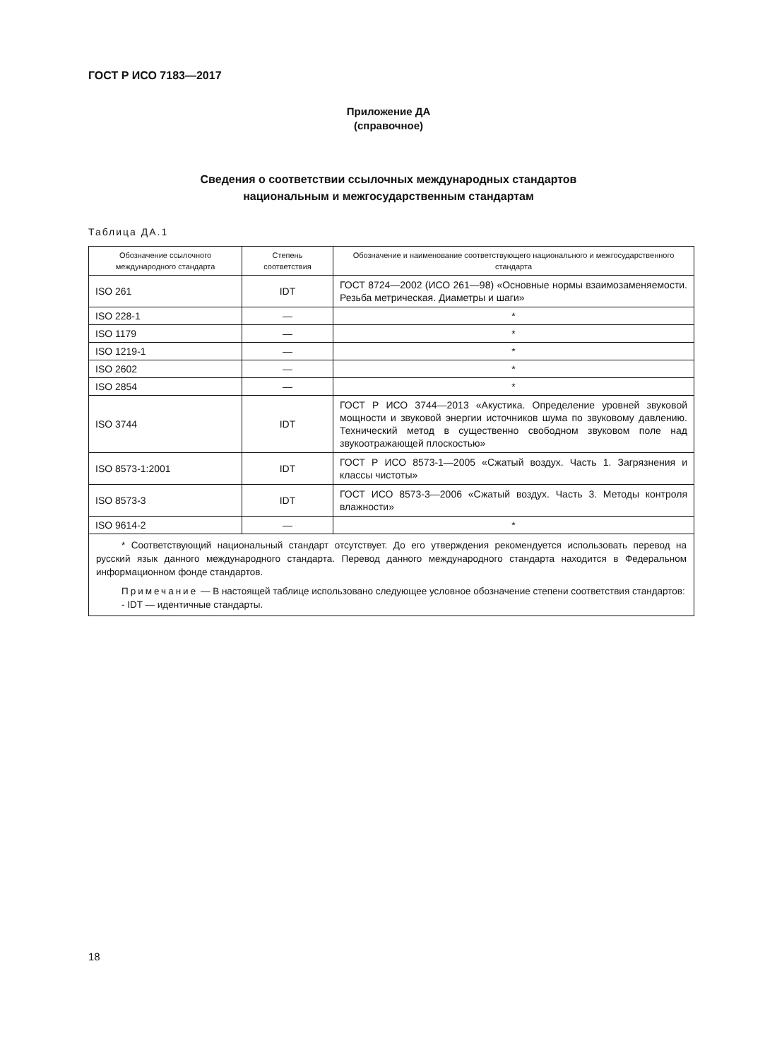ГОСТ Р ИСО 7183—2017
Приложение ДА
(справочное)
Сведения о соответствии ссылочных международных стандартов
национальным и межгосударственным стандартам
Таблица ДА.1
| Обозначение ссылочного международного стандарта | Степень соответствия | Обозначение и наименование соответствующего национального и межгосударственного стандарта |
| --- | --- | --- |
| ISO 261 | IDT | ГОСТ 8724—2002 (ИСО 261—98) «Основные нормы взаимозаменяемости. Резьба метрическая. Диаметры и шаги» |
| ISO 228-1 | — | * |
| ISO 1179 | — | * |
| ISO 1219-1 | — | * |
| ISO 2602 | — | * |
| ISO 2854 | — | * |
| ISO 3744 | IDT | ГОСТ Р ИСО 3744—2013 «Акустика. Определение уровней звуковой мощности и звуковой энергии источников шума по звуковому давлению. Технический метод в существенно свободном звуковом поле над звукоотражающей плоскостью» |
| ISO 8573-1:2001 | IDT | ГОСТ Р ИСО 8573-1—2005 «Сжатый воздух. Часть 1. Загрязнения и классы чистоты» |
| ISO 8573-3 | IDT | ГОСТ ИСО 8573-3—2006 «Сжатый воздух. Часть 3. Методы контроля влажности» |
| ISO 9614-2 | — | * |
| * Соответствующий национальный стандарт отсутствует. До его утверждения рекомендуется использовать перевод на русский язык данного международного стандарта. Перевод данного международного стандарта находится в Федеральном информационном фонде стандартов. Примечание — В настоящей таблице использовано следующее условное обозначение степени соответствия стандартов: - IDT — идентичные стандарты. | | |
18